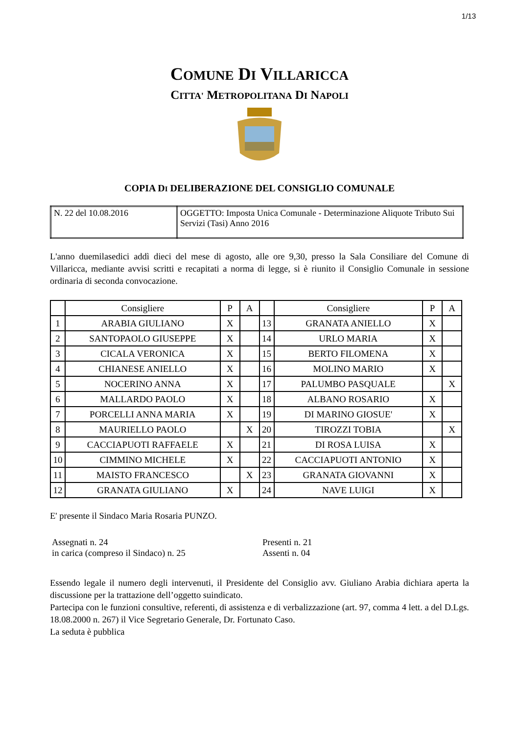1/13
COMUNE DI VILLARICCA
CITTA' METROPOLITANA DI NAPOLI
COPIA DI DELIBERAZIONE DEL CONSIGLIO COMUNALE
| N. 22 del 10.08.2016 | OGGETTO: Imposta Unica Comunale - Determinazione Aliquote Tributo Sui Servizi (Tasi) Anno 2016 |
L'anno duemilasedici addì dieci del mese di agosto, alle ore 9,30, presso la Sala Consiliare del Comune di Villaricca, mediante avvisi scritti e recapitati a norma di legge, si è riunito il Consiglio Comunale in sessione ordinaria di seconda convocazione.
| | Consigliere | P | A | | Consigliere | P | A |
| --- | --- | --- | --- | --- | --- | --- | --- |
| 1 | ARABIA GIULIANO | X | | 13 | GRANATA ANIELLO | X | |
| 2 | SANTOPAOLO GIUSEPPE | X | | 14 | URLO MARIA | X | |
| 3 | CICALA VERONICA | X | | 15 | BERTO FILOMENA | X | |
| 4 | CHIANESE ANIELLO | X | | 16 | MOLINO MARIO | X | |
| 5 | NOCERINO ANNA | X | | 17 | PALUMBO PASQUALE | | X |
| 6 | MALLARDO PAOLO | X | | 18 | ALBANO ROSARIO | X | |
| 7 | PORCELLI ANNA MARIA | X | | 19 | DI MARINO GIOSUE' | X | |
| 8 | MAURIELLO PAOLO | | X | 20 | TIROZZI TOBIA | | X |
| 9 | CACCIAPUOTI RAFFAELE | X | | 21 | DI ROSA LUISA | X | |
| 10 | CIMMINO MICHELE | X | | 22 | CACCIAPUOTI ANTONIO | X | |
| 11 | MAISTO FRANCESCO | | X | 23 | GRANATA GIOVANNI | X | |
| 12 | GRANATA GIULIANO | X | | 24 | NAVE LUIGI | X | |
E' presente il Sindaco Maria Rosaria PUNZO.
Assegnati n. 24
in carica (compreso il Sindaco) n. 25
Presenti n. 21
Assenti n. 04
Essendo legale il numero degli intervenuti, il Presidente del Consiglio avv. Giuliano Arabia dichiara aperta la discussione per la trattazione dell’oggetto suindicato.
Partecipa con le funzioni consultive, referenti, di assistenza e di verbalizzazione (art. 97, comma 4 lett. a del D.Lgs. 18.08.2000 n. 267) il Vice Segretario Generale, Dr. Fortunato Caso.
La seduta è pubblica